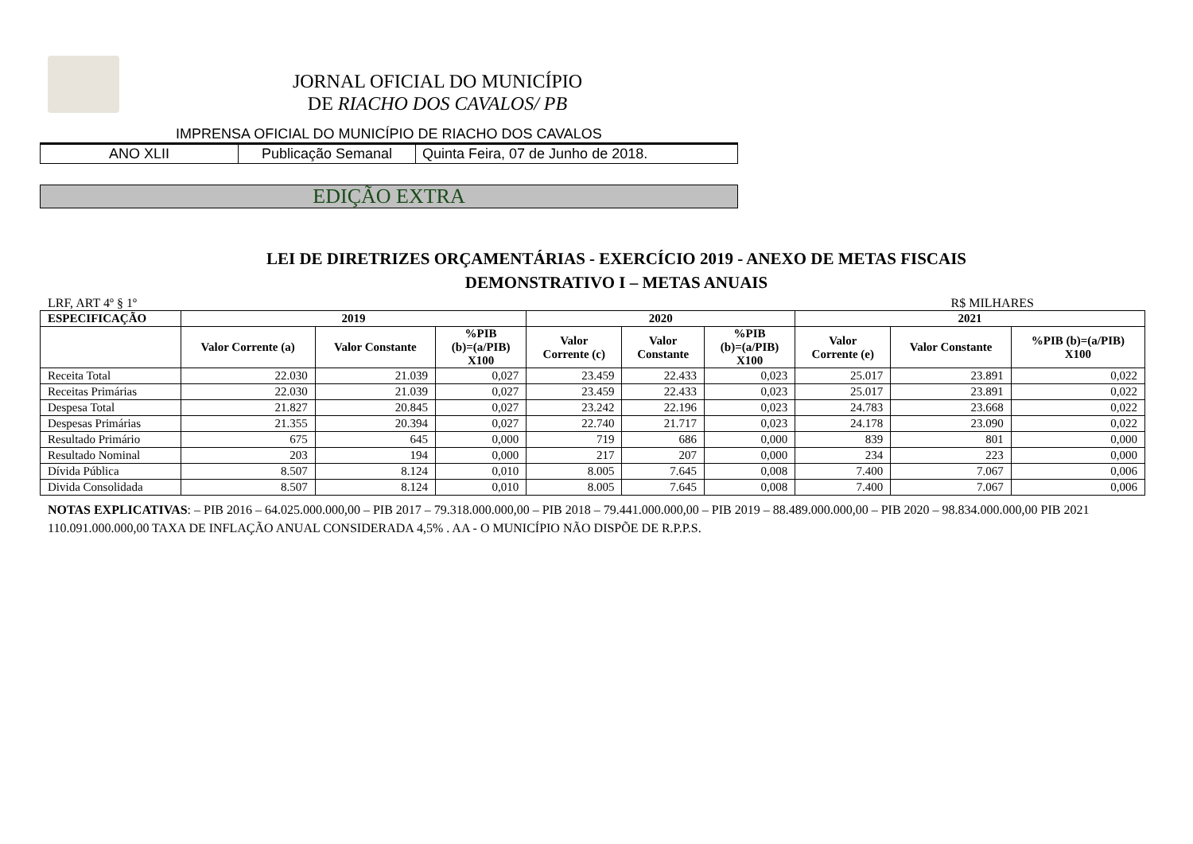JORNAL OFICIAL DO MUNICÍPIO
DE RIACHO DOS CAVALOS/ PB
IMPRENSA OFICIAL DO MUNICÍPIO DE RIACHO DOS CAVALOS
ANO XLII Publicação Semanal Quinta Feira, 07 de Junho de 2018.
EDIÇÃO EXTRA
LEI DE DIRETRIZES ORÇAMENTÁRIAS - EXERCÍCIO 2019 - ANEXO DE METAS FISCAIS
DEMONSTRATIVO I – METAS ANUAIS
LRF, ART 4º § 1º R$ MILHARES
| ESPECIFICAÇÃO | 2019 | | | 2020 | | | 2021 | | |
| --- | --- | --- | --- | --- | --- | --- | --- | --- | --- |
| | Valor Corrente (a) | Valor Constante | %PIB (b)=(a/PIB) X100 | Valor Corrente (c) | Valor Constante | %PIB (b)=(a/PIB) X100 | Valor Corrente (e) | Valor Constante | %PIB (b)=(a/PIB) X100 |
| Receita Total | 22.030 | 21.039 | 0,027 | 23.459 | 22.433 | 0,023 | 25.017 | 23.891 | 0,022 |
| Receitas Primárias | 22.030 | 21.039 | 0,027 | 23.459 | 22.433 | 0,023 | 25.017 | 23.891 | 0,022 |
| Despesa Total | 21.827 | 20.845 | 0,027 | 23.242 | 22.196 | 0,023 | 24.783 | 23.668 | 0,022 |
| Despesas Primárias | 21.355 | 20.394 | 0,027 | 22.740 | 21.717 | 0,023 | 24.178 | 23.090 | 0,022 |
| Resultado Primário | 675 | 645 | 0,000 | 719 | 686 | 0,000 | 839 | 801 | 0,000 |
| Resultado Nominal | 203 | 194 | 0,000 | 217 | 207 | 0,000 | 234 | 223 | 0,000 |
| Dívida Pública | 8.507 | 8.124 | 0,010 | 8.005 | 7.645 | 0,008 | 7.400 | 7.067 | 0,006 |
| Divida Consolidada | 8.507 | 8.124 | 0,010 | 8.005 | 7.645 | 0,008 | 7.400 | 7.067 | 0,006 |
NOTAS EXPLICATIVAS: – PIB 2016 – 64.025.000.000,00 – PIB 2017 – 79.318.000.000,00 – PIB 2018 – 79.441.000.000,00 – PIB 2019 – 88.489.000.000,00 – PIB 2020 – 98.834.000.000,00 PIB 2021 110.091.000.000,00 TAXA DE INFLAÇÃO ANUAL CONSIDERADA 4,5% . AA - O MUNICÍPIO NÃO DISPÕE DE R.P.P.S.